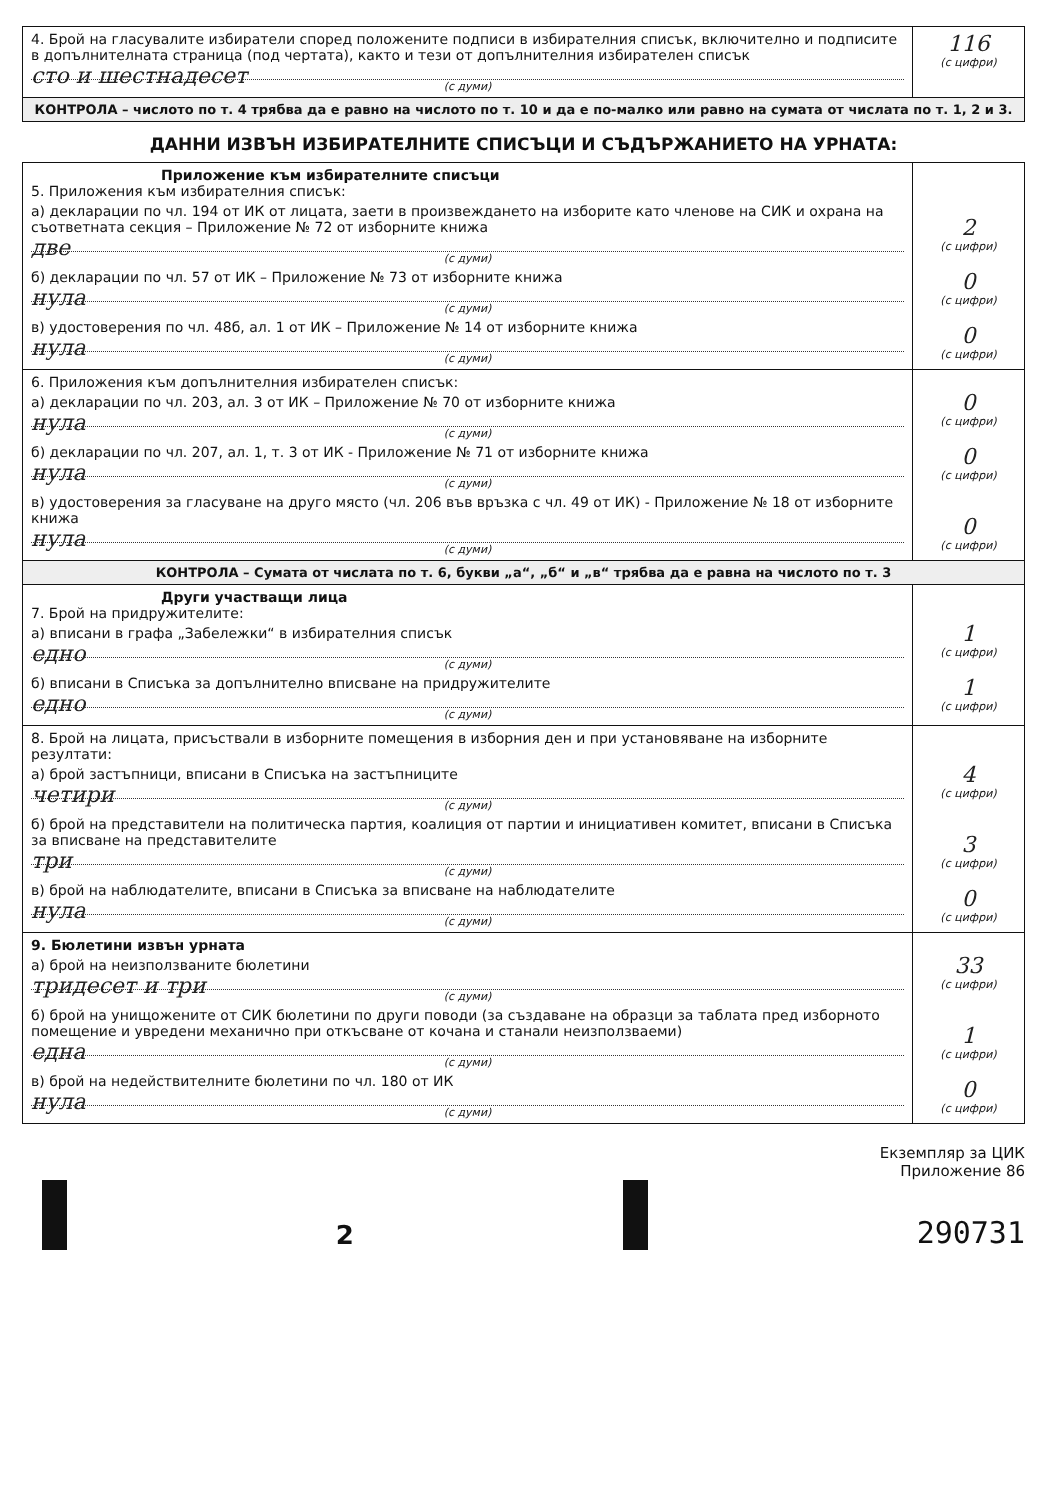| 4. Брой на гласувалите избиратели според положените подписи в избирателния списък, включително и подписите в допълнителната страница (под чертата), както и тези от допълнителния избирателен списък сто и шестнадесет (с думи) | 116 (с цифри) |
| КОНТРОЛА – числото по т. 4 трябва да е равно на числото по т. 10 и да е по-малко или равно на сумата от числата по т. 1, 2 и 3. | |
ДАННИ ИЗВЪН ИЗБИРАТЕЛНИТЕ СПИСЪЦИ И СЪДЪРЖАНИЕТО НА УРНАТА:
| Приложение към избирателните списъци 5. Приложения към избирателния списък: а) декларации по чл. 194 от ИК от лицата, заети в произвеждането на изборите като членове на СИК и охрана на съответната секция – Приложение № 72 от изборните книжа две (с думи) б) декларации по чл. 57 от ИК – Приложение № 73 от изборните книжа нула (с думи) в) удостоверения по чл. 48б, ал. 1 от ИК – Приложение № 14 от изборните книжа нула (с думи) | 2 (с цифри) 0 (с цифри) 0 (с цифри) |
| 6. Приложения към допълнителния избирателен списък: а) декларации по чл. 203, ал. 3 от ИК – Приложение № 70 от изборните книжа нула (с думи) б) декларации по чл. 207, ал. 1, т. 3 от ИК - Приложение № 71 от изборните книжа нула (с думи) в) удостоверения за гласуване на друго място (чл. 206 във връзка с чл. 49 от ИК) - Приложение № 18 от изборните книжа нула (с думи) | 0 (с цифри) 0 (с цифри) 0 (с цифри) |
| КОНТРОЛА – Сумата от числата по т. 6, букви „а“, „б“ и „в“ трябва да е равна на числото по т. 3 | |
| Други участващи лица 7. Брой на придружителите: а) вписани в графа „Забележки“ в избирателния списък едно (с думи) б) вписани в Списъка за допълнително вписване на придружителите едно (с думи) | 1 (с цифри) 1 (с цифри) |
| 8. Брой на лицата, присъствали в изборните помещения в изборния ден и при установяване на изборните резултати: а) брой застъпници, вписани в Списъка на застъпниците четири (с думи) б) брой на представители на политическа партия, коалиция от партии и инициативен комитет, вписани в Списъка за вписване на представителите три (с думи) в) брой на наблюдателите, вписани в Списъка за вписване на наблюдателите нула (с думи) | 4 (с цифри) 3 (с цифри) 0 (с цифри) |
| 9. Бюлетини извън урната а) брой на неизползваните бюлетини тридесет и три (с думи) б) брой на унищожените от СИК бюлетини по други поводи (за създаване на образци за таблата пред изборното помещение и увредени механично при откъсване от кочана и станали неизползваеми) една (с думи) в) брой на недействителните бюлетини по чл. 180 от ИК нула (с думи) | 33 (с цифри) 1 (с цифри) 0 (с цифри) |
Екземпляр за ЦИК
Приложение 86
2
290731